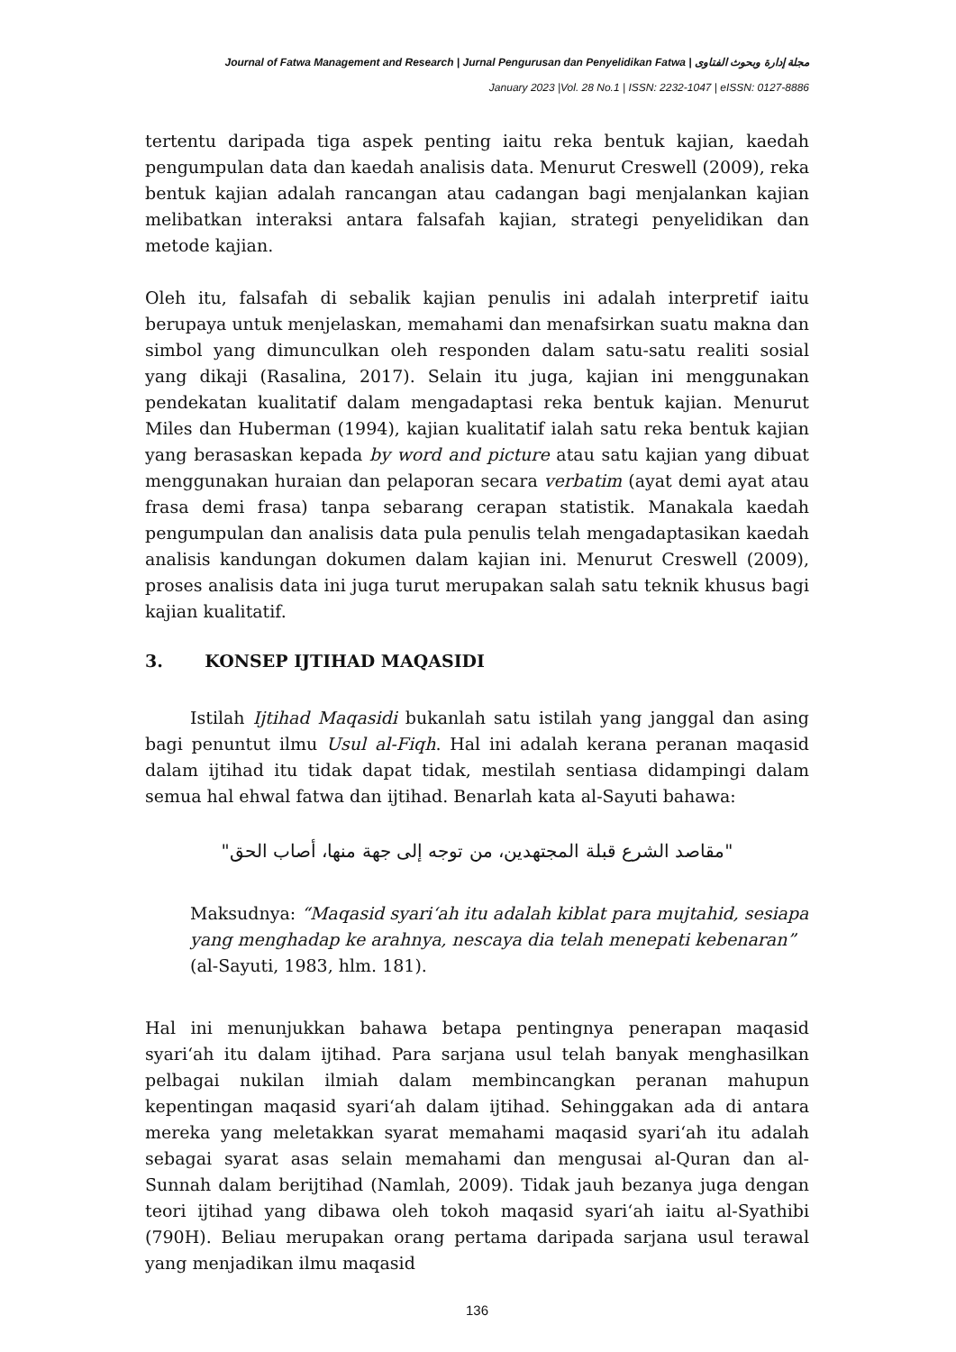Journal of Fatwa Management and Research | Jurnal Pengurusan dan Penyelidikan Fatwa | مجلة إدارة وبحوث الفتاوى
January 2023 |Vol. 28 No.1 | ISSN: 2232-1047 | eISSN: 0127-8886
tertentu daripada tiga aspek penting iaitu reka bentuk kajian, kaedah pengumpulan data dan kaedah analisis data. Menurut Creswell (2009), reka bentuk kajian adalah rancangan atau cadangan bagi menjalankan kajian melibatkan interaksi antara falsafah kajian, strategi penyelidikan dan metode kajian.
Oleh itu, falsafah di sebalik kajian penulis ini adalah interpretif iaitu berupaya untuk menjelaskan, memahami dan menafsirkan suatu makna dan simbol yang dimunculkan oleh responden dalam satu-satu realiti sosial yang dikaji (Rasalina, 2017). Selain itu juga, kajian ini menggunakan pendekatan kualitatif dalam mengadaptasi reka bentuk kajian. Menurut Miles dan Huberman (1994), kajian kualitatif ialah satu reka bentuk kajian yang berasaskan kepada by word and picture atau satu kajian yang dibuat menggunakan huraian dan pelaporan secara verbatim (ayat demi ayat atau frasa demi frasa) tanpa sebarang cerapan statistik. Manakala kaedah pengumpulan dan analisis data pula penulis telah mengadaptasikan kaedah analisis kandungan dokumen dalam kajian ini. Menurut Creswell (2009), proses analisis data ini juga turut merupakan salah satu teknik khusus bagi kajian kualitatif.
3. KONSEP IJTIHAD MAQASIDI
Istilah Ijtihad Maqasidi bukanlah satu istilah yang janggal dan asing bagi penuntut ilmu Usul al-Fiqh. Hal ini adalah kerana peranan maqasid dalam ijtihad itu tidak dapat tidak, mestilah sentiasa didampingi dalam semua hal ehwal fatwa dan ijtihad. Benarlah kata al-Sayuti bahawa:
"مقاصد الشرع قبلة المجتهدين، من توجه إلى جهة منها، أصاب الحق"
Maksudnya: “Maqasid syari‘ah itu adalah kiblat para mujtahid, sesiapa yang menghadap ke arahnya, nescaya dia telah menepati kebenaran”
(al-Sayuti, 1983, hlm. 181).
Hal ini menunjukkan bahawa betapa pentingnya penerapan maqasid syari‘ah itu dalam ijtihad. Para sarjana usul telah banyak menghasilkan pelbagai nukilan ilmiah dalam membincangkan peranan mahupun kepentingan maqasid syari‘ah dalam ijtihad. Sehinggakan ada di antara mereka yang meletakkan syarat memahami maqasid syari‘ah itu adalah sebagai syarat asas selain memahami dan mengusai al-Quran dan al-Sunnah dalam berijtihad (Namlah, 2009). Tidak jauh bezanya juga dengan teori ijtihad yang dibawa oleh tokoh maqasid syari‘ah iaitu al-Syathibi (790H). Beliau merupakan orang pertama daripada sarjana usul terawal yang menjadikan ilmu maqasid
136